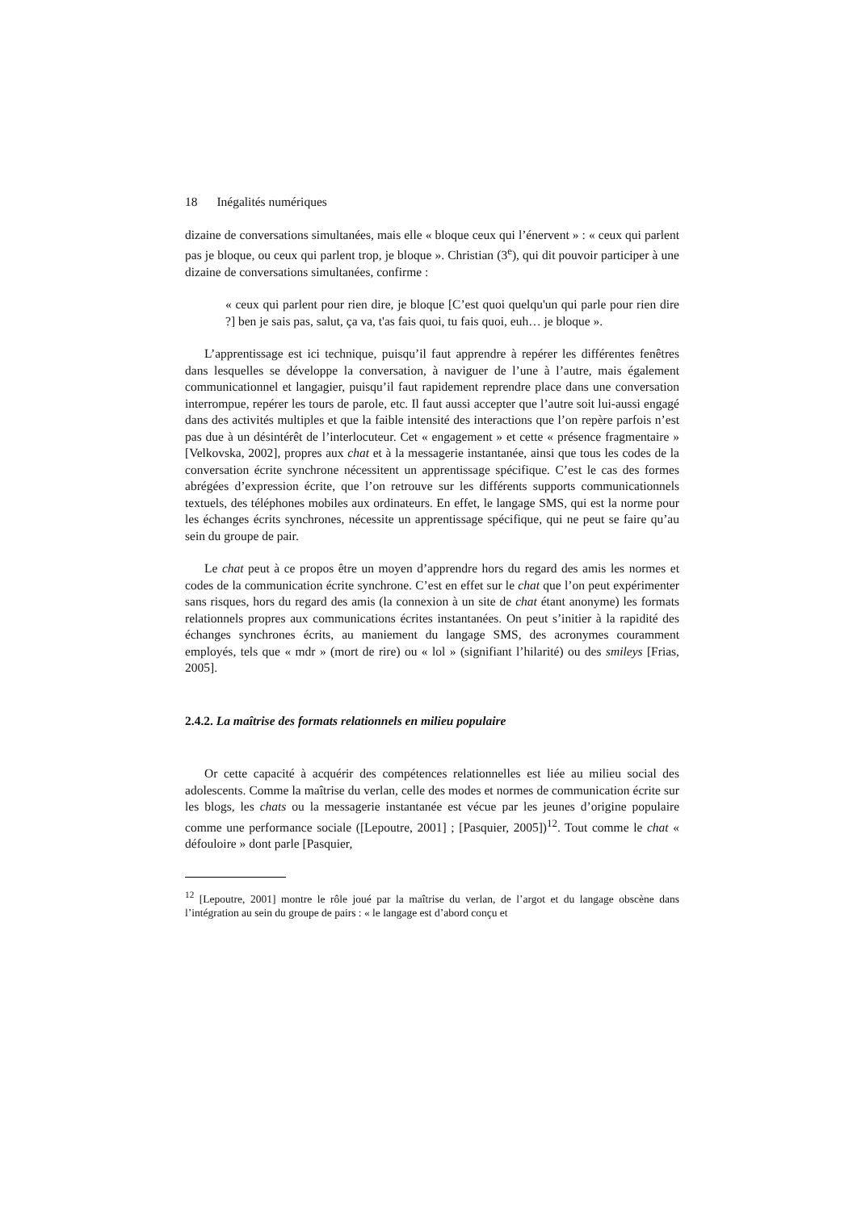18 Inégalités numériques
dizaine de conversations simultanées, mais elle « bloque ceux qui l’énervent » : « ceux qui parlent pas je bloque, ou ceux qui parlent trop, je bloque ». Christian (3<sup>e</sup>), qui dit pouvoir participer à une dizaine de conversations simultanées, confirme :
« ceux qui parlent pour rien dire, je bloque [C’est quoi quelqu'un qui parle pour rien dire ?] ben je sais pas, salut, ça va, t'as fais quoi, tu fais quoi, euh… je bloque ».
L’apprentissage est ici technique, puisqu’il faut apprendre à repérer les différentes fenêtres dans lesquelles se développe la conversation, à naviguer de l’une à l’autre, mais également communicationnel et langagier, puisqu’il faut rapidement reprendre place dans une conversation interrompue, repérer les tours de parole, etc. Il faut aussi accepter que l’autre soit lui-aussi engagé dans des activités multiples et que la faible intensité des interactions que l’on repère parfois n’est pas due à un désintérêt de l’interlocuteur. Cet « engagement » et cette « présence fragmentaire » [Velkovska, 2002], propres aux chat et à la messagerie instantanée, ainsi que tous les codes de la conversation écrite synchrone nécessitent un apprentissage spécifique. C’est le cas des formes abrégées d’expression écrite, que l’on retrouve sur les différents supports communicationnels textuels, des téléphones mobiles aux ordinateurs. En effet, le langage SMS, qui est la norme pour les échanges écrits synchrones, nécessite un apprentissage spécifique, qui ne peut se faire qu’au sein du groupe de pair.
Le chat peut à ce propos être un moyen d’apprendre hors du regard des amis les normes et codes de la communication écrite synchrone. C’est en effet sur le chat que l’on peut expérimenter sans risques, hors du regard des amis (la connexion à un site de chat étant anonyme) les formats relationnels propres aux communications écrites instantanées. On peut s’initier à la rapidité des échanges synchrones écrits, au maniement du langage SMS, des acronymes couramment employés, tels que « mdr » (mort de rire) ou « lol » (signifiant l’hilarité) ou des smileys [Frias, 2005].
2.4.2. La maîtrise des formats relationnels en milieu populaire
Or cette capacité à acquérir des compétences relationnelles est liée au milieu social des adolescents. Comme la maîtrise du verlan, celle des modes et normes de communication écrite sur les blogs, les chats ou la messagerie instantanée est vécue par les jeunes d’origine populaire comme une performance sociale ([Lepoutre, 2001] ; [Pasquier, 2005])<sup>12</sup>. Tout comme le chat « défouloire » dont parle [Pasquier,
<sup>12</sup> [Lepoutre, 2001] montre le rôle joué par la maîtrise du verlan, de l’argot et du langage obscène dans l’intégration au sein du groupe de pairs : « le langage est d’abord conçu et